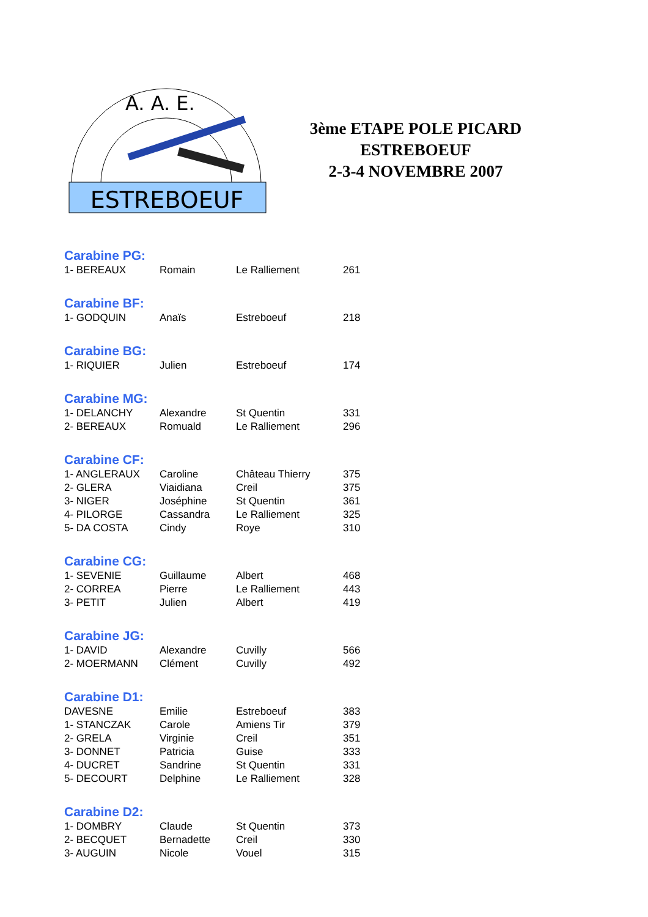A. A. E.
ESTREBOEUF
3ème ETAPE POLE PICARD
ESTREBOEUF
2-3-4 NOVEMBRE 2007
Carabine PG:
| 1- BEREAUX | Romain | Le Ralliement | 261 |
Carabine BF:
| 1- GODQUIN | Anaïs | Estreboeuf | 218 |
Carabine BG:
| 1- RIQUIER | Julien | Estreboeuf | 174 |
Carabine MG:
| 1- DELANCHY | Alexandre | St Quentin | 331 |
| 2- BEREAUX | Romuald | Le Ralliement | 296 |
Carabine CF:
| 1- ANGLERAUX | Caroline | Château Thierry | 375 |
| 2- GLERA | Viaidiana | Creil | 375 |
| 3- NIGER | Joséphine | St Quentin | 361 |
| 4- PILORGE | Cassandra | Le Ralliement | 325 |
| 5- DA COSTA | Cindy | Roye | 310 |
Carabine CG:
| 1- SEVENIE | Guillaume | Albert | 468 |
| 2- CORREA | Pierre | Le Ralliement | 443 |
| 3- PETIT | Julien | Albert | 419 |
Carabine JG:
| 1- DAVID | Alexandre | Cuvilly | 566 |
| 2- MOERMANN | Clément | Cuvilly | 492 |
Carabine D1:
| DAVESNE | Emilie | Estreboeuf | 383 |
| 1- STANCZAK | Carole | Amiens Tir | 379 |
| 2- GRELA | Virginie | Creil | 351 |
| 3- DONNET | Patricia | Guise | 333 |
| 4- DUCRET | Sandrine | St Quentin | 331 |
| 5- DECOURT | Delphine | Le Ralliement | 328 |
Carabine D2:
| 1- DOMBRY | Claude | St Quentin | 373 |
| 2- BECQUET | Bernadette | Creil | 330 |
| 3- AUGUIN | Nicole | Vouel | 315 |